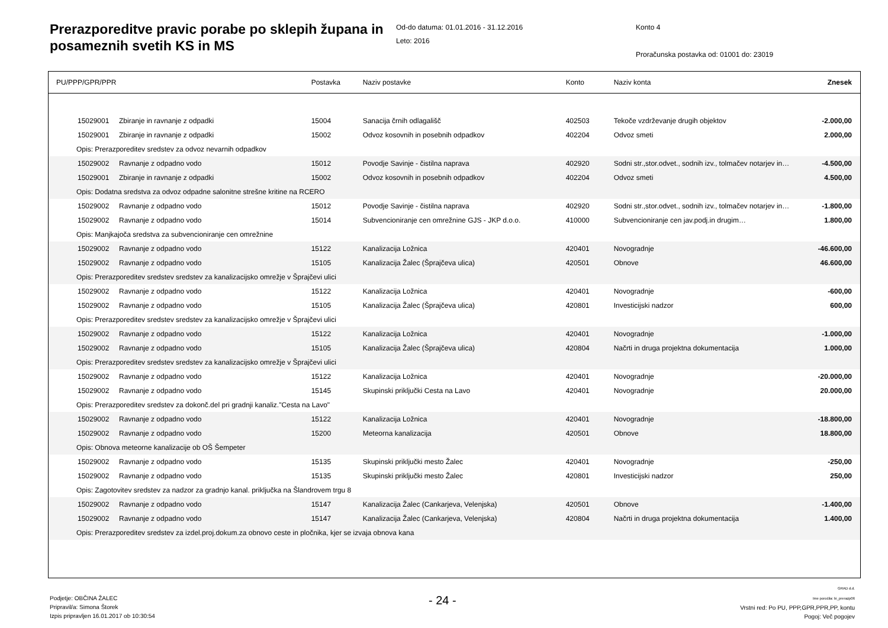Prerazporeditve pravic porabe po sklepih župana in posameznih svetih KS in MS
Od-do datuma: 01.01.2016 - 31.12.2016
Leto: 2016
Konto 4
Proračunska postavka od: 01001 do: 23019
| PU/PPP/GPR/PPR | | Postavka | Naziv postavke | Konto | Naziv konta | Znesek |
| --- | --- | --- | --- | --- | --- | --- |
| 15029001 | Zbiranje in ravnanje z odpadki | 15004 | Sanacija črnih odlagališč | 402503 | Tekoče vzdrževanje drugih objektov | -2.000,00 |
| 15029001 | Zbiranje in ravnanje z odpadki | 15002 | Odvoz kosovnih in posebnih odpadkov | 402204 | Odvoz smeti | 2.000,00 |
| Opis: Prerazporeditev sredstev za odvoz nevarnih odpadkov | | | | | | |
| 15029002 | Ravnanje z odpadno vodo | 15012 | Povodje Savinje - čistilna naprava | 402920 | Sodni str.,stor.odvet., sodnih izv., tolmačev notarjev in… | -4.500,00 |
| 15029001 | Zbiranje in ravnanje z odpadki | 15002 | Odvoz kosovnih in posebnih odpadkov | 402204 | Odvoz smeti | 4.500,00 |
| Opis: Dodatna sredstva za odvoz odpadne salonitne strešne kritine na RCERO | | | | | | |
| 15029002 | Ravnanje z odpadno vodo | 15012 | Povodje Savinje - čistilna naprava | 402920 | Sodni str.,stor.odvet., sodnih izv., tolmačev notarjev in… | -1.800,00 |
| 15029002 | Ravnanje z odpadno vodo | 15014 | Subvencioniranje cen omrežnine GJS - JKP d.o.o. | 410000 | Subvencioniranje cen jav.podj.in drugim… | 1.800,00 |
| Opis: Manjkajoča sredstva za subvencioniranje cen omrežnine | | | | | | |
| 15029002 | Ravnanje z odpadno vodo | 15122 | Kanalizacija Ložnica | 420401 | Novogradnje | -46.600,00 |
| 15029002 | Ravnanje z odpadno vodo | 15105 | Kanalizacija Žalec (Šprajčeva ulica) | 420501 | Obnove | 46.600,00 |
| Opis: Prerazporeditev sredstev sredstev za kanalizacijsko omrežje v Šprajčevi ulici | | | | | | |
| 15029002 | Ravnanje z odpadno vodo | 15122 | Kanalizacija Ložnica | 420401 | Novogradnje | -600,00 |
| 15029002 | Ravnanje z odpadno vodo | 15105 | Kanalizacija Žalec (Šprajčeva ulica) | 420801 | Investicijski nadzor | 600,00 |
| Opis: Prerazporeditev sredstev sredstev za kanalizacijsko omrežje v Šprajčevi ulici | | | | | | |
| 15029002 | Ravnanje z odpadno vodo | 15122 | Kanalizacija Ložnica | 420401 | Novogradnje | -1.000,00 |
| 15029002 | Ravnanje z odpadno vodo | 15105 | Kanalizacija Žalec (Šprajčeva ulica) | 420804 | Načrti in druga projektna dokumentacija | 1.000,00 |
| Opis: Prerazporeditev sredstev sredstev za kanalizacijsko omrežje v Šprajčevi ulici | | | | | | |
| 15029002 | Ravnanje z odpadno vodo | 15122 | Kanalizacija Ložnica | 420401 | Novogradnje | -20.000,00 |
| 15029002 | Ravnanje z odpadno vodo | 15145 | Skupinski priključki Cesta na Lavo | 420401 | Novogradnje | 20.000,00 |
| Opis: Prerazporeditev sredstev za dokonč.del pri gradnji kanaliz."Cesta na Lavo" | | | | | | |
| 15029002 | Ravnanje z odpadno vodo | 15122 | Kanalizacija Ložnica | 420401 | Novogradnje | -18.800,00 |
| 15029002 | Ravnanje z odpadno vodo | 15200 | Meteorna kanalizacija | 420501 | Obnove | 18.800,00 |
| Opis: Obnova meteorne kanalizacije ob OŠ Šempeter | | | | | | |
| 15029002 | Ravnanje z odpadno vodo | 15135 | Skupinski priključki mesto Žalec | 420401 | Novogradnje | -250,00 |
| 15029002 | Ravnanje z odpadno vodo | 15135 | Skupinski priključki mesto Žalec | 420801 | Investicijski nadzor | 250,00 |
| Opis: Zagotovitev sredstev za nadzor za gradnjo kanal. priključka na Šlandrovem trgu 8 | | | | | | |
| 15029002 | Ravnanje z odpadno vodo | 15147 | Kanalizacija Žalec (Cankarjeva, Velenjska) | 420501 | Obnove | -1.400,00 |
| 15029002 | Ravnanje z odpadno vodo | 15147 | Kanalizacija Žalec (Cankarjeva, Velenjska) | 420804 | Načrti in druga projektna dokumentacija | 1.400,00 |
| Opis: Prerazporeditev sredstev za izdel.proj.dokum.za obnovo ceste in pločnika, kjer se izvaja obnova kana | | | | | | |
Podjetje: OBČINA ŽALEC
Pripravil/a: Simona Štorek
Izpis pripravljen 16.01.2017 ob 10:30:54
- 24 -
GRAD d.d.
Ime poročila: bi_prerazp06
Vrstni red: Po PU, PPP,GPR,PPR,PP, kontu
Pogoj: Več pogojev